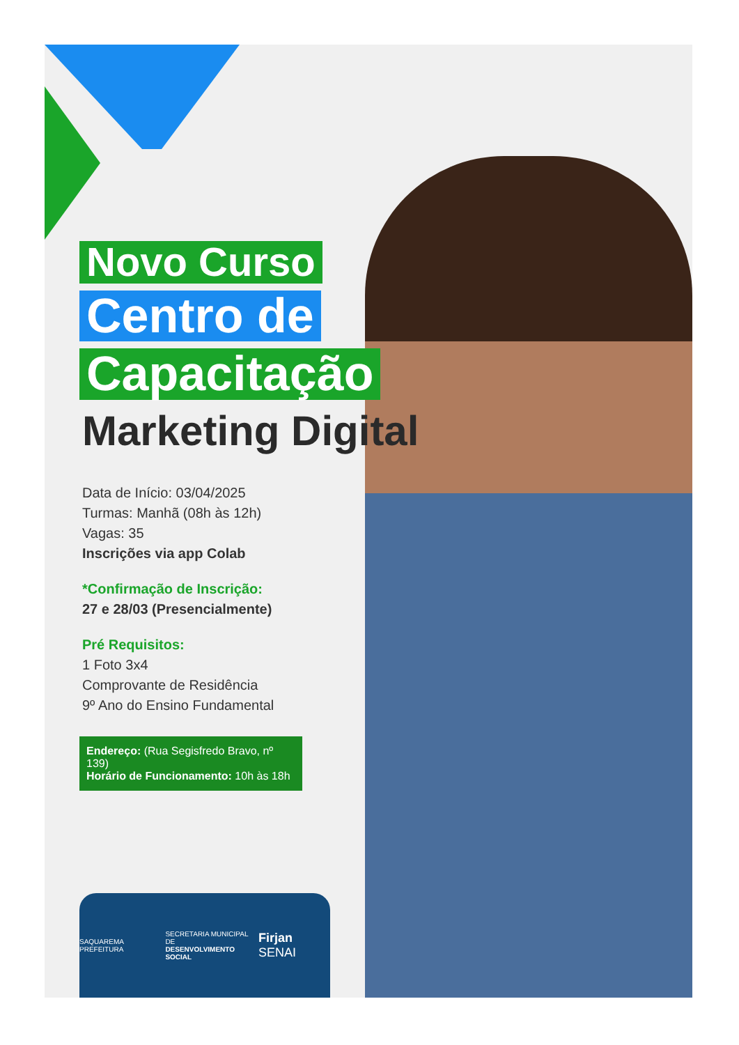Novo Curso
Centro de
Capacitação
Marketing Digital
Data de Início: 03/04/2025
Turmas: Manhã (08h às 12h)
Vagas: 35
Inscrições via app Colab
*Confirmação de Inscrição:
27 e 28/03 (Presencialmente)
Pré Requisitos:
1 Foto 3x4
Comprovante de Residência
9º Ano do Ensino Fundamental
Endereço: (Rua Segisfredo Bravo, nº 139)
Horário de Funcionamento: 10h às 18h
SAQUAREMA PREFEITURA SECRETARIA MUNICIPAL DE
DESENVOLVIMENTO SOCIAL Firjan SENAI